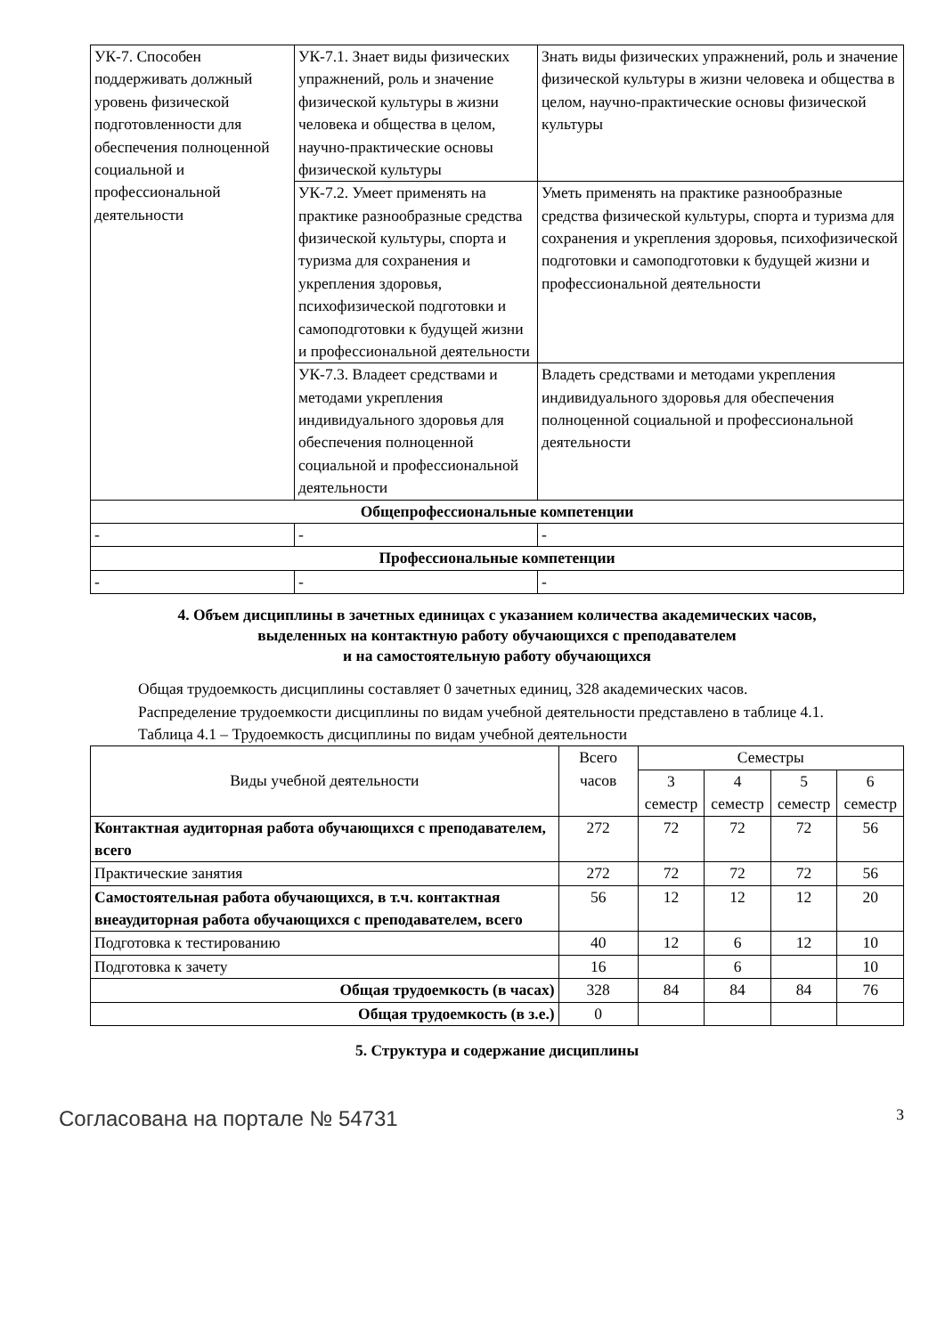| УК-7. Способен поддерживать должный уровень физической подготовленности для обеспечения полноценной социальной и профессиональной деятельности | УК-7.1. Знает виды физических упражнений, роль и значение физической культуры в жизни человека и общества в целом, научно-практические основы физической культуры | Знать виды физических упражнений, роль и значение физической культуры в жизни человека и общества в целом, научно-практические основы физической культуры |
| | УК-7.2. Умеет применять на практике разнообразные средства физической культуры, спорта и туризма для сохранения и укрепления здоровья, психофизической подготовки и самоподготовки к будущей жизни и профессиональной деятельности | Уметь применять на практике разнообразные средства физической культуры, спорта и туризма для сохранения и укрепления здоровья, психофизической подготовки и самоподготовки к будущей жизни и профессиональной деятельности |
| | УК-7.3. Владеет средствами и методами укрепления индивидуального здоровья для обеспечения полноценной социальной и профессиональной деятельности | Владеть средствами и методами укрепления индивидуального здоровья для обеспечения полноценной социальной и профессиональной деятельности |
| Общепрофессиональные компетенции | | |
| - | - | - |
| Профессиональные компетенции | | |
| - | - | - |
4. Объем дисциплины в зачетных единицах с указанием количества академических часов,
выделенных на контактную работу обучающихся с преподавателем
и на самостоятельную работу обучающихся
Общая трудоемкость дисциплины составляет 0 зачетных единиц, 328 академических часов.
Распределение трудоемкости дисциплины по видам учебной деятельности представлено в таблице 4.1.
Таблица 4.1 – Трудоемкость дисциплины по видам учебной деятельности
| Виды учебной деятельности | Всего часов | Семестры | | | |
| --- | --- | --- | --- | --- | --- |
| | | 3 семестр | 4 семестр | 5 семестр | 6 семестр |
| Контактная аудиторная работа обучающихся с преподавателем, всего | 272 | 72 | 72 | 72 | 56 |
| Практические занятия | 272 | 72 | 72 | 72 | 56 |
| Самостоятельная работа обучающихся, в т.ч. контактная внеаудиторная работа обучающихся с преподавателем, всего | 56 | 12 | 12 | 12 | 20 |
| Подготовка к тестированию | 40 | 12 | 6 | 12 | 10 |
| Подготовка к зачету | 16 | | 6 | | 10 |
| Общая трудоемкость (в часах) | 328 | 84 | 84 | 84 | 76 |
| Общая трудоемкость (в з.е.) | 0 | | | | |
5. Структура и содержание дисциплины
Согласована на портале № 54731 3